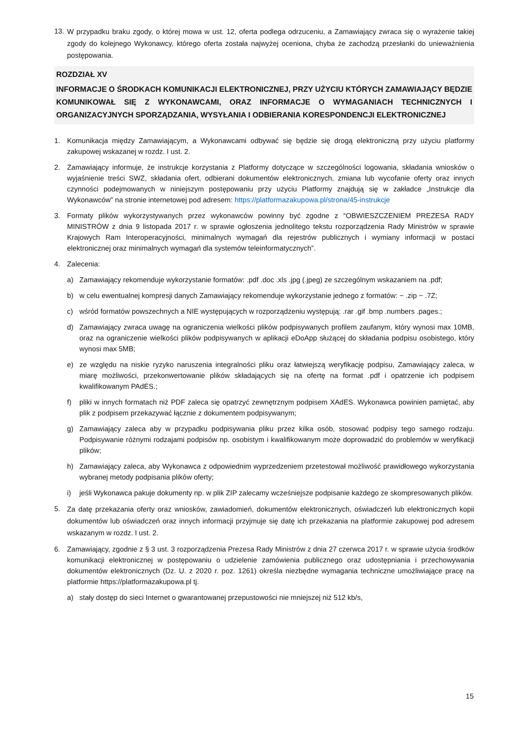13.
W przypadku braku zgody, o której mowa w ust. 12, oferta podlega odrzuceniu, a Zamawiający zwraca się o wyrażenie takiej zgody do kolejnego Wykonawcy, którego oferta została najwyżej oceniona, chyba że zachodzą przesłanki do unieważnienia postępowania.
ROZDZIAŁ XV
INFORMACJE O ŚRODKACH KOMUNIKACJI ELEKTRONICZNEJ, PRZY UŻYCIU KTÓRYCH ZAMAWIAJĄCY BĘDZIE KOMUNIKOWAŁ SIĘ Z WYKONAWCAMI, ORAZ INFORMACJE O WYMAGANIACH TECHNICZNYCH I ORGANIZACYJNYCH SPORZĄDZANIA, WYSYŁANIA I ODBIERANIA KORESPONDENCJI ELEKTRONICZNEJ
1. Komunikacja między Zamawiającym, a Wykonawcami odbywać się będzie się drogą elektroniczną przy użyciu platformy zakupowej wskazanej w rozdz. I ust. 2.
2. Zamawiający informuje, że instrukcje korzystania z Platformy dotyczące w szczególności logowania, składania wniosków o wyjaśnienie treści SWZ, składania ofert, odbierani dokumentów elektronicznych, zmiana lub wycofanie oferty oraz innych czynności podejmowanych w niniejszym postępowaniu przy użyciu Platformy znajdują się w zakładce „Instrukcje dla Wykonawców” na stronie internetowej pod adresem: https://platformazakupowa.pl/strona/45-instrukcje
3. Formaty plików wykorzystywanych przez wykonawców powinny być zgodne z “OBWIESZCZENIEM PREZESA RADY MINISTRÓW z dnia 9 listopada 2017 r. w sprawie ogłoszenia jednolitego tekstu rozporządzenia Rady Ministrów w sprawie Krajowych Ram Interoperacyjności, minimalnych wymagań dla rejestrów publicznych i wymiany informacji w postaci elektronicznej oraz minimalnych wymagań dla systemów teleinformatycznych”.
4. Zalecenia:
a) Zamawiający rekomenduje wykorzystanie formatów: .pdf .doc .xls .jpg (.jpeg) ze szczególnym wskazaniem na .pdf;
b) w celu ewentualnej kompresji danych Zamawiający rekomenduje wykorzystanie jednego z formatów: − .zip − .7Z;
c) wśród formatów powszechnych a NIE występujących w rozporządzeniu występują: .rar .gif .bmp .numbers .pages.;
d) Zamawiający zwraca uwagę na ograniczenia wielkości plików podpisywanych profilem zaufanym, który wynosi max 10MB, oraz na ograniczenie wielkości plików podpisywanych w aplikacji eDoApp służącej do składania podpisu osobistego, który wynosi max 5MB;
e) ze względu na niskie ryzyko naruszenia integralności pliku oraz łatwiejszą weryfikację podpisu, Zamawiający zaleca, w miarę możliwości, przekonwertowanie plików składających się na ofertę na format .pdf i opatrzenie ich podpisem kwalifikowanym PAdES.;
f) pliki w innych formatach niż PDF zaleca się opatrzyć zewnętrznym podpisem XAdES. Wykonawca powinien pamiętać, aby plik z podpisem przekazywać łącznie z dokumentem podpisywanym;
g) Zamawiający zaleca aby w przypadku podpisywania pliku przez kilka osób, stosować podpisy tego samego rodzaju. Podpisywanie różnymi rodzajami podpisów np. osobistym i kwalifikowanym może doprowadzić do problemów w weryfikacji plików;
h) Zamawiający zaleca, aby Wykonawca z odpowiednim wyprzedzeniem przetestował możliwość prawidłowego wykorzystania wybranej metody podpisania plików oferty;
i) jeśli Wykonawca pakuje dokumenty np. w plik ZIP zalecamy wcześniejsze podpisanie każdego ze skompresowanych plików.
5.
Za datę przekazania oferty oraz wniosków, zawiadomień, dokumentów elektronicznych, oświadczeń lub elektronicznych kopii dokumentów lub oświadczeń oraz innych informacji przyjmuje się datę ich przekazania na platformie zakupowej pod adresem wskazanym w rozdz. I ust. 2.
6. Zamawiający, zgodnie z § 3 ust. 3 rozporządzenia Prezesa Rady Ministrów z dnia 27 czerwca 2017 r. w sprawie użycia środków komunikacji elektronicznej w postępowaniu o udzielenie zamówienia publicznego oraz udostępniania i przechowywania dokumentów elektronicznych (Dz. U. z 2020 r. poz. 1261) określa niezbędne wymagania techniczne umożliwiające pracę na platformie https://platformazakupowa.pl tj.
a) stały dostęp do sieci Internet o gwarantowanej przepustowości nie mniejszej niż 512 kb/s,
15